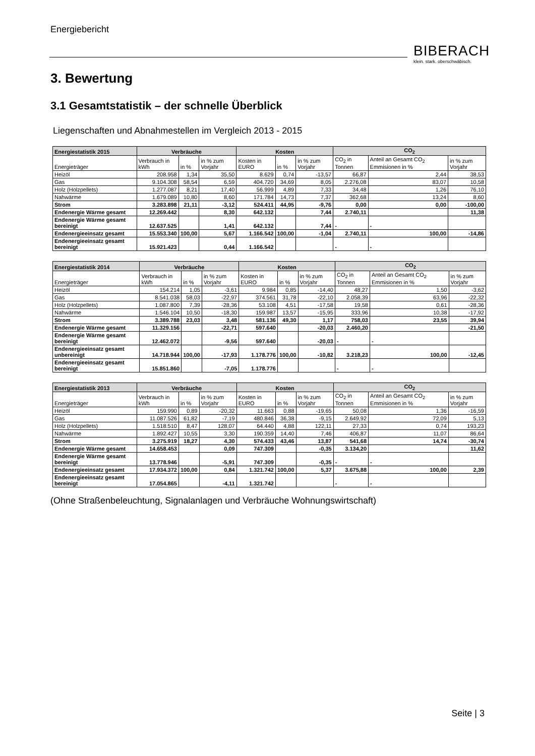Energiebericht
BIBERACH
klein. stark. oberschwäbisch.
3. Bewertung
3.1 Gesamtstatistik – der schnelle Überblick
Liegenschaften und Abnahmestellen im Vergleich 2013 - 2015
| Energiestatistik 2015 | Verbräuche | | | Kosten | | | CO<sub>2</sub> | | |
| --- | --- | --- | --- | --- | --- | --- | --- | --- | --- |
| Energieträger | Verbrauch in kWh | in % | in % zum Vorjahr | Kosten in EURO | in % | in % zum Vorjahr | CO<sub>2</sub> in Tonnen | Anteil an Gesamt CO<sub>2</sub> Emmisionen in % | in % zum Vorjahr |
| Heizöl | 208.958 | 1,34 | 35,50 | 8.629 | 0,74 | -13,57 | 66,87 | 2,44 | 38,53 |
| Gas | 9.104.308 | 58,54 | 6,59 | 404.720 | 34,69 | 8,05 | 2.276,08 | 83,07 | 10,58 |
| Holz (Holzpellets) | 1.277.087 | 8,21 | 17,40 | 56.999 | 4,89 | 7,33 | 34,48 | 1,26 | 76,10 |
| Nahwärme | 1.679.089 | 10,80 | 8,60 | 171.784 | 14,73 | 7,37 | 362,68 | 13,24 | 8,60 |
| Strom | 3.283.898 | 21,11 | -3,12 | 524.411 | 44,95 | -9,76 | 0,00 | 0,00 | -100,00 |
| Endenergie Wärme gesamt | 12.269.442 | | 8,30 | 642.132 | | 7,44 | 2.740,11 | | 11,38 |
| Endenergie Wärme gesamt bereinigt | 12.637.525 | | 1,41 | 642.132 | | 7,44 | - | - | |
| Endenergieeinsatz gesamt | 15.553.340 | 100,00 | 5,67 | 1.166.542 | 100,00 | -1,04 | 2.740,11 | 100,00 | -14,86 |
| Endenergieeinsatz gesamt bereinigt | 15.921.423 | | 0,44 | 1.166.542 | | | - | - | |
| Energiestatistik 2014 | Verbräuche | | | Kosten | | | CO<sub>2</sub> | | |
| --- | --- | --- | --- | --- | --- | --- | --- | --- | --- |
| Energieträger | Verbrauch in kWh | in % | in % zum Vorjahr | Kosten in EURO | in % | in % zum Vorjahr | CO<sub>2</sub> in Tonnen | Anteil an Gesamt CO<sub>2</sub> Emmisionen in % | in % zum Vorjahr |
| Heizöl | 154.214 | 1,05 | -3,61 | 9.984 | 0,85 | -14,40 | 48,27 | 1,50 | -3,62 |
| Gas | 8.541.038 | 58,03 | -22,97 | 374.561 | 31,78 | -22,10 | 2.058,39 | 63,96 | -22,32 |
| Holz (Holzpellets) | 1.087.800 | 7,39 | -28,36 | 53.108 | 4,51 | -17,58 | 19,58 | 0,61 | -28,36 |
| Nahwärme | 1.546.104 | 10,50 | -18,30 | 159.987 | 13,57 | -15,95 | 333,96 | 10,38 | -17,92 |
| Strom | 3.389.788 | 23,03 | 3,48 | 581.136 | 49,30 | 1,17 | 758,03 | 23,55 | 39,94 |
| Endenergie Wärme gesamt | 11.329.156 | | -22,71 | 597.640 | | -20,03 | 2.460,20 | | -21,50 |
| Endenergie Wärme gesamt bereinigt | 12.462.072 | | -9,56 | 597.640 | | -20,03 | - | - | |
| Endenergieeinsatz gesamt unbereinigt | 14.718.944 | 100,00 | -17,93 | 1.178.776 | 100,00 | -10,82 | 3.218,23 | 100,00 | -12,45 |
| Endenergieeinsatz gesamt bereinigt | 15.851.860 | | -7,05 | 1.178.776 | | | - | - | |
| Energiestatistik 2013 | Verbräuche | | | Kosten | | | CO<sub>2</sub> | | |
| --- | --- | --- | --- | --- | --- | --- | --- | --- | --- |
| Energieträger | Verbrauch in kWh | in % | in % zum Vorjahr | Kosten in EURO | in % | in % zum Vorjahr | CO<sub>2</sub> in Tonnen | Anteil an Gesamt CO<sub>2</sub> Emmisionen in % | in % zum Vorjahr |
| Heizöl | 159.990 | 0,89 | -20,32 | 11.663 | 0,88 | -19,65 | 50,08 | 1,36 | -16,59 |
| Gas | 11.087.526 | 61,82 | -7,19 | 480.846 | 36,38 | -9,15 | 2.649,92 | 72,09 | 5,13 |
| Holz (Holzpellets) | 1.518.510 | 8,47 | 128,07 | 64.440 | 4,88 | 122,11 | 27,33 | 0,74 | 193,23 |
| Nahwärme | 1.892.427 | 10,55 | 3,30 | 190.359 | 14,40 | 7,46 | 406,87 | 11,07 | 86,64 |
| Strom | 3.275.919 | 18,27 | 4,30 | 574.433 | 43,46 | 13,87 | 541,68 | 14,74 | -30,74 |
| Endenergie Wärme gesamt | 14.658.453 | | 0,09 | 747.309 | | -0,35 | 3.134,20 | | 11,62 |
| Endenergie Wärme gesamt bereinigt | 13.778.946 | | -5,91 | 747.309 | | -0,35 | - | - | |
| Endenergieeinsatz gesamt | 17.934.372 | 100,00 | 0,84 | 1.321.742 | 100,00 | 5,37 | 3.675,88 | 100,00 | 2,39 |
| Endenergieeinsatz gesamt bereinigt | 17.054.865 | | -4,11 | 1.321.742 | | | - | - | |
(Ohne Straßenbeleuchtung, Signalanlagen und Verbräuche Wohnungswirtschaft)
Seite | 3